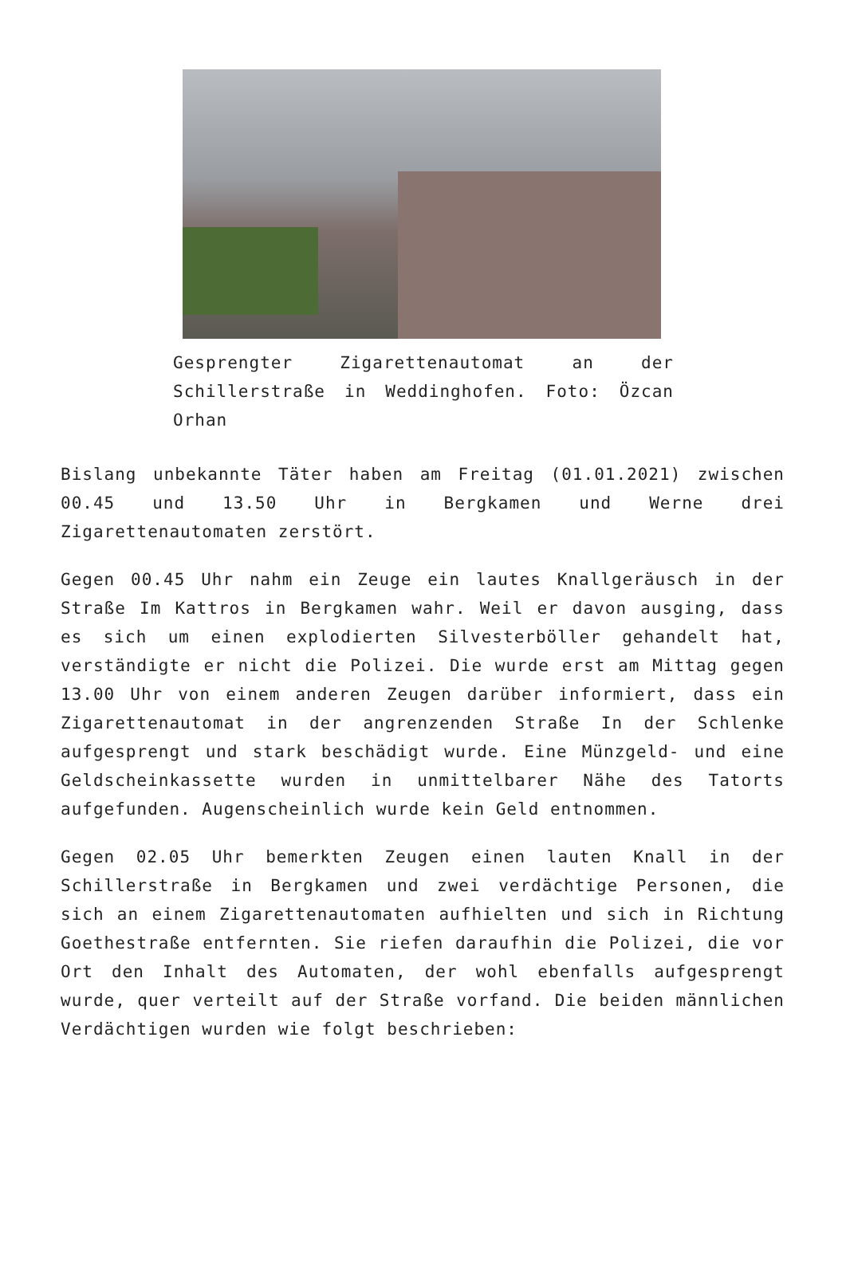Gesprengter Zigarettenautomat an der Schillerstraße in Weddinghofen. Foto: Özcan Orhan
Bislang unbekannte Täter haben am Freitag (01.01.2021) zwischen 00.45 und 13.50 Uhr in Bergkamen und Werne drei Zigarettenautomaten zerstört.
Gegen 00.45 Uhr nahm ein Zeuge ein lautes Knallgeräusch in der Straße Im Kattros in Bergkamen wahr. Weil er davon ausging, dass es sich um einen explodierten Silvesterböller gehandelt hat, verständigte er nicht die Polizei. Die wurde erst am Mittag gegen 13.00 Uhr von einem anderen Zeugen darüber informiert, dass ein Zigarettenautomat in der angrenzenden Straße In der Schlenke aufgesprengt und stark beschädigt wurde. Eine Münzgeld- und eine Geldscheinkassette wurden in unmittelbarer Nähe des Tatorts aufgefunden. Augenscheinlich wurde kein Geld entnommen.
Gegen 02.05 Uhr bemerkten Zeugen einen lauten Knall in der Schillerstraße in Bergkamen und zwei verdächtige Personen, die sich an einem Zigarettenautomaten aufhielten und sich in Richtung Goethestraße entfernten. Sie riefen daraufhin die Polizei, die vor Ort den Inhalt des Automaten, der wohl ebenfalls aufgesprengt wurde, quer verteilt auf der Straße vorfand. Die beiden männlichen Verdächtigen wurden wie folgt beschrieben: